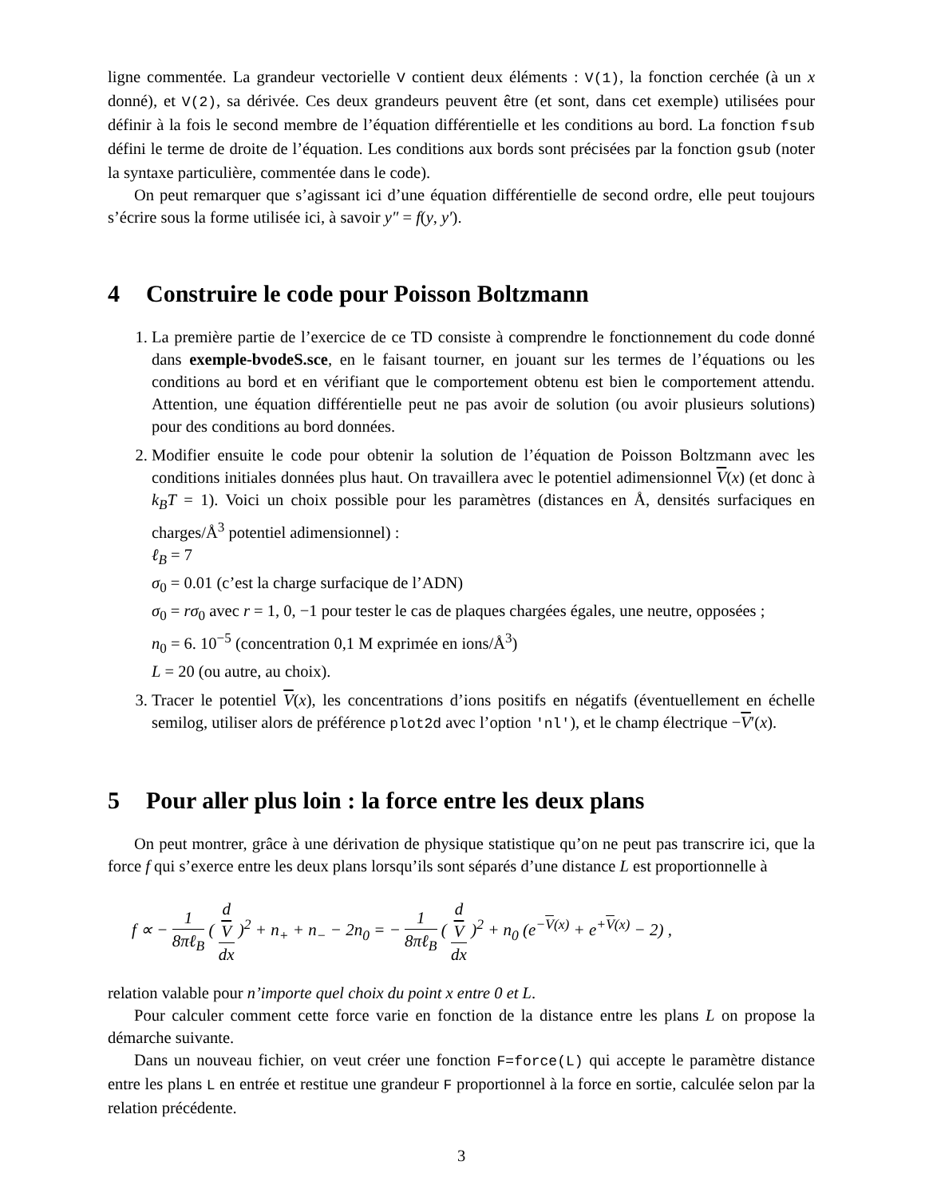ligne commentée. La grandeur vectorielle V contient deux éléments : V(1), la fonction cerchée (à un x donné), et V(2), sa dérivée. Ces deux grandeurs peuvent être (et sont, dans cet exemple) utilisées pour définir à la fois le second membre de l’équation différentielle et les conditions au bord. La fonction fsub défini le terme de droite de l’équation. Les conditions aux bords sont précisées par la fonction gsub (noter la syntaxe particulière, commentée dans le code).
On peut remarquer que s’agissant ici d’une équation différentielle de second ordre, elle peut toujours s’écrire sous la forme utilisée ici, à savoir y″ = f(y, y′).
4 Construire le code pour Poisson Boltzmann
1. La première partie de l’exercice de ce TD consiste à comprendre le fonctionnement du code donné dans exemple-bvodeS.sce, en le faisant tourner, en jouant sur les termes de l’équations ou les conditions au bord et en vérifiant que le comportement obtenu est bien le comportement attendu. Attention, une équation différentielle peut ne pas avoir de solution (ou avoir plusieurs solutions) pour des conditions au bord données.
2. Modifier ensuite le code pour obtenir la solution de l’équation de Poisson Boltzmann avec les conditions initiales données plus haut. On travaillera avec le potentiel adimensionnel V(x) (et donc à k<sub>B</sub>T = 1). Voici un choix possible pour les paramètres (distances en Å, densités surfaciques en charges/Å<sup>3</sup> potentiel adimensionnel) :
ℓ<sub>B</sub> = 7
σ<sub>0</sub> = 0.01 (c’est la charge surfacique de l’ADN)
σ<sub>0</sub> = rσ<sub>0</sub> avec r = 1, 0, −1 pour tester le cas de plaques chargées égales, une neutre, opposées ;
n<sub>0</sub> = 6. 10<sup>−5</sup> (concentration 0,1 M exprimée en ions/Å<sup>3</sup>)
L = 20 (ou autre, au choix).
3. Tracer le potentiel V(x), les concentrations d’ions positifs en négatifs (éventuellement en échelle semilog, utiliser alors de préférence plot2d avec l’option 'nl'), et le champ électrique −V′(x).
5 Pour aller plus loin : la force entre les deux plans
On peut montrer, grâce à une dérivation de physique statistique qu’on ne peut pas transcrire ici, que la force f qui s’exerce entre les deux plans lorsqu’ils sont séparés d’une distance L est proportionnelle à
f ∝ − 1 8πℓ<sub>B</sub> ( d
V dx )<sup>2</sup> + n<sub>+</sub> + n<sub>−</sub> − 2n<sub>0</sub> = − 1 8πℓ<sub>B</sub> ( d
V dx )<sup>2</sup> + n<sub>0</sub> (e<sup>−V(x)</sup> + e<sup>+V(x)</sup> − 2) ,
relation valable pour n’importe quel choix du point x entre 0 et L.
Pour calculer comment cette force varie en fonction de la distance entre les plans L on propose la démarche suivante.
Dans un nouveau fichier, on veut créer une fonction F=force(L) qui accepte le paramètre distance entre les plans L en entrée et restitue une grandeur F proportionnel à la force en sortie, calculée selon par la relation précédente.
3